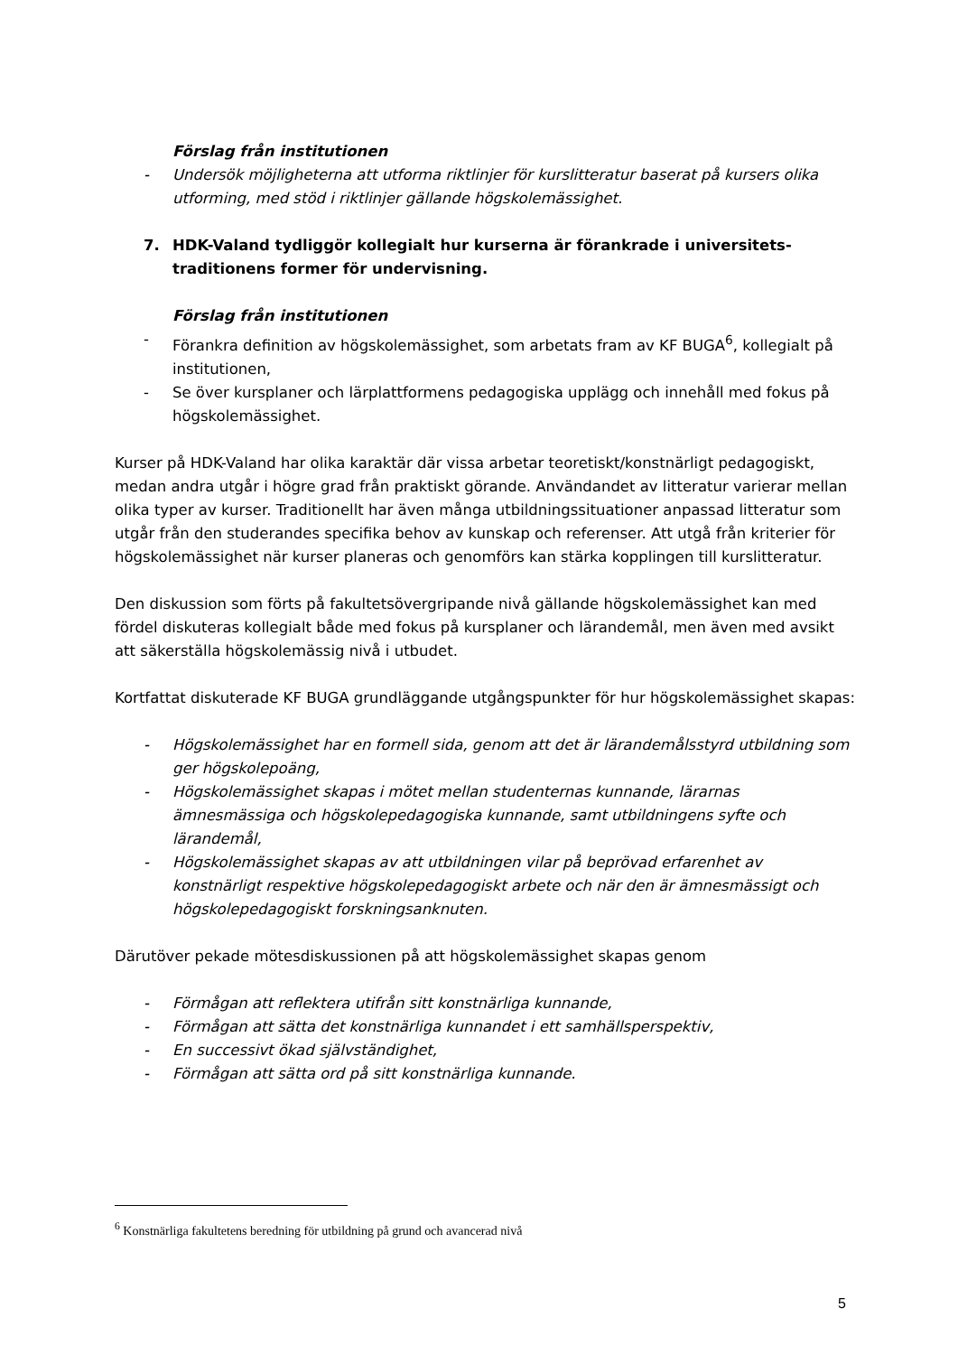Förslag från institutionen
- Undersök möjligheterna att utforma riktlinjer för kurslitteratur baserat på kursers olika utforming, med stöd i riktlinjer gällande högskolemässighet.
7. HDK-Valand tydliggör kollegialt hur kurserna är förankrade i universitets-traditionens former för undervisning.
Förslag från institutionen
- Förankra definition av högskolemässighet, som arbetats fram av KF BUGA<sup>6</sup>, kollegialt på institutionen,
- Se över kursplaner och lärplattformens pedagogiska upplägg och innehåll med fokus på högskolemässighet.
Kurser på HDK-Valand har olika karaktär där vissa arbetar teoretiskt/konstnärligt pedagogiskt, medan andra utgår i högre grad från praktiskt görande. Användandet av litteratur varierar mellan olika typer av kurser. Traditionellt har även många utbildningssituationer anpassad litteratur som utgår från den studerandes specifika behov av kunskap och referenser. Att utgå från kriterier för högskolemässighet när kurser planeras och genomförs kan stärka kopplingen till kurslitteratur.
Den diskussion som förts på fakultetsövergripande nivå gällande högskolemässighet kan med fördel diskuteras kollegialt både med fokus på kursplaner och lärandemål, men även med avsikt att säkerställa högskolemässig nivå i utbudet.
Kortfattat diskuterade KF BUGA grundläggande utgångspunkter för hur högskolemässighet skapas:
- Högskolemässighet har en formell sida, genom att det är lärandemålsstyrd utbildning som ger högskolepoäng,
- Högskolemässighet skapas i mötet mellan studenternas kunnande, lärarnas ämnesmässiga och högskolepedagogiska kunnande, samt utbildningens syfte och lärandemål,
- Högskolemässighet skapas av att utbildningen vilar på beprövad erfarenhet av konstnärligt respektive högskolepedagogiskt arbete och när den är ämnesmässigt och högskolepedagogiskt forskningsanknuten.
Därutöver pekade mötesdiskussionen på att högskolemässighet skapas genom
- Förmågan att reflektera utifrån sitt konstnärliga kunnande,
- Förmågan att sätta det konstnärliga kunnandet i ett samhällsperspektiv,
- En successivt ökad självständighet,
- Förmågan att sätta ord på sitt konstnärliga kunnande.
<sup>6</sup> Konstnärliga fakultetens beredning för utbildning på grund och avancerad nivå
5